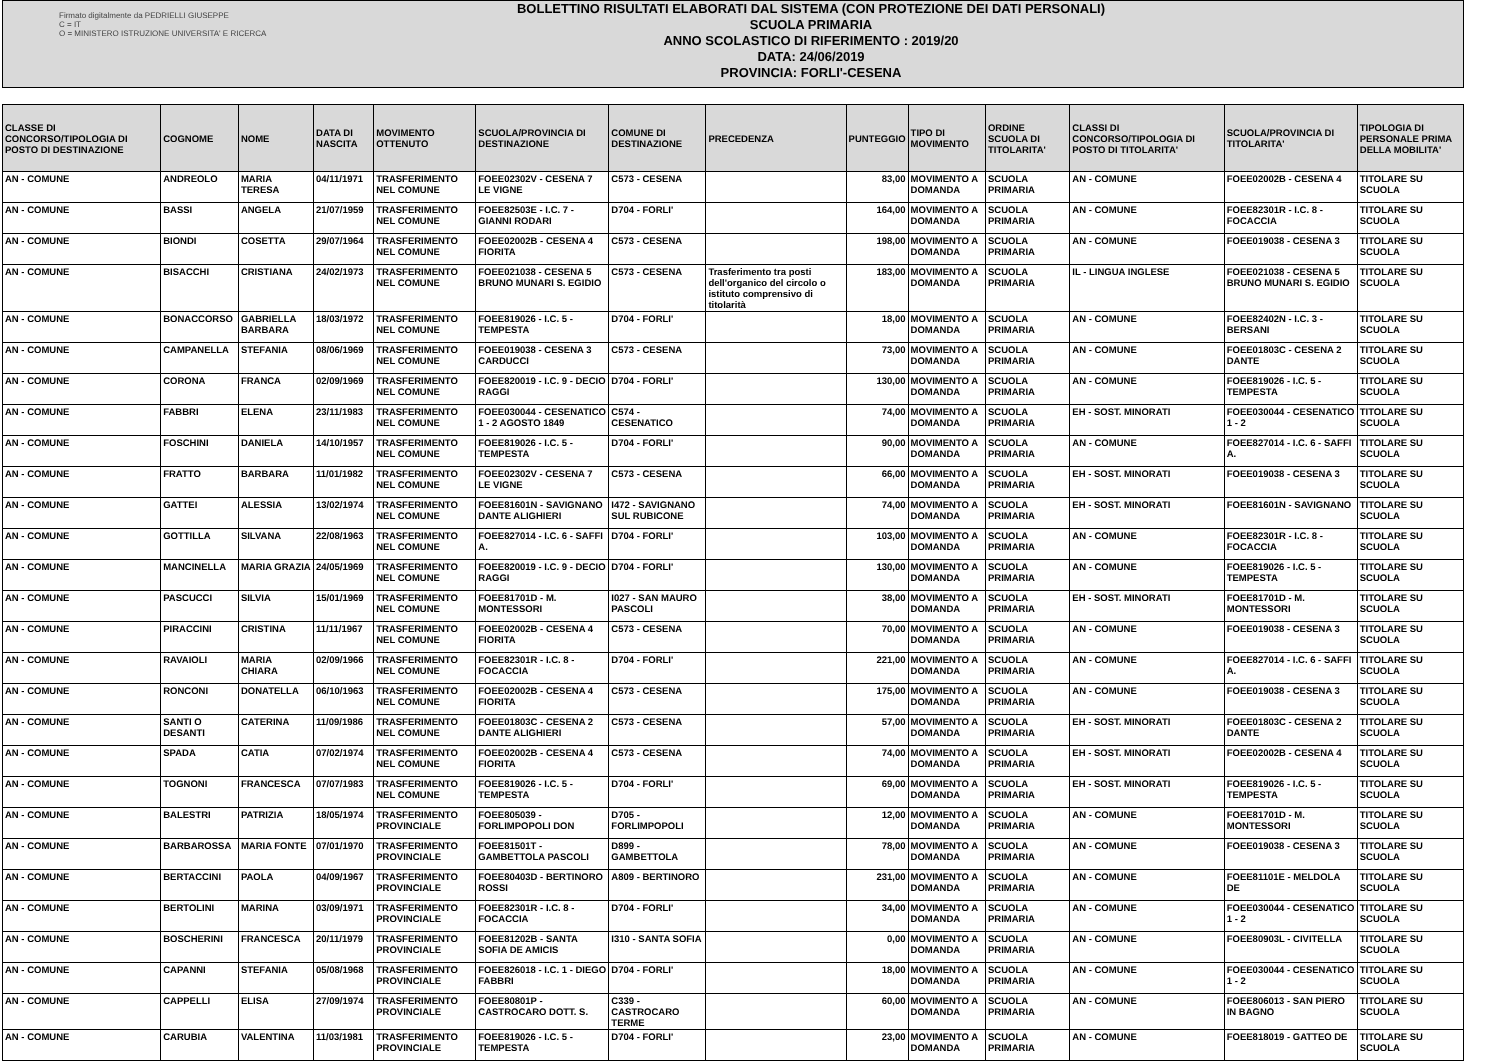Firmato digitalmente da PEDRIELLI GIUSEPPE
C = IT
O = MINISTERO ISTRUZIONE UNIVERSITA' E RICERCA
BOLLETTINO RISULTATI ELABORATI DAL SISTEMA (CON PROTEZIONE DEI DATI PERSONALI)
SCUOLA PRIMARIA
ANNO SCOLASTICO DI RIFERIMENTO : 2019/20
DATA: 24/06/2019
PROVINCIA: FORLI'-CESENA
| CLASSE DI CONCORSO/TIPOLOGIA DI POSTO DI DESTINAZIONE | COGNOME | NOME | DATA DI NASCITA | MOVIMENTO OTTENUTO | SCUOLA/PROVINCIA DI DESTINAZIONE | COMUNE DI DESTINAZIONE | PRECEDENZA | PUNTEGGIO | TIPO DI MOVIMENTO | ORDINE SCUOLA DI TITOLARITA' | CLASSI DI CONCORSO/TIPOLOGIA DI POSTO DI TITOLARITA' | SCUOLA/PROVINCIA DI TITOLARITA' | TIPOLOGIA DI PERSONALE PRIMA DELLA MOBILITA' |
| --- | --- | --- | --- | --- | --- | --- | --- | --- | --- | --- | --- | --- | --- |
| AN - COMUNE | ANDREOLO | MARIA TERESA | 04/11/1971 | TRASFERIMENTO NEL COMUNE | FOEE02302V - CESENA 7 LE VIGNE | C573 - CESENA | | 83,00 | MOVIMENTO A DOMANDA | SCUOLA PRIMARIA | AN - COMUNE | FOEE02002B - CESENA 4 | TITOLARE SU SCUOLA |
| AN - COMUNE | BASSI | ANGELA | 21/07/1959 | TRASFERIMENTO NEL COMUNE | FOEE82503E - I.C. 7 - GIANNI RODARI | D704 - FORLI' | | 164,00 | MOVIMENTO A DOMANDA | SCUOLA PRIMARIA | AN - COMUNE | FOEE82301R - I.C. 8 - FOCACCIA | TITOLARE SU SCUOLA |
| AN - COMUNE | BIONDI | COSETTA | 29/07/1964 | TRASFERIMENTO NEL COMUNE | FOEE02002B - CESENA 4 FIORITA | C573 - CESENA | | 198,00 | MOVIMENTO A DOMANDA | SCUOLA PRIMARIA | AN - COMUNE | FOEE019038 - CESENA 3 | TITOLARE SU SCUOLA |
| AN - COMUNE | BISACCHI | CRISTIANA | 24/02/1973 | TRASFERIMENTO NEL COMUNE | FOEE021038 - CESENA 5 BRUNO MUNARI S. EGIDIO | C573 - CESENA | Trasferimento tra posti dell'organico del circolo o istituto comprensivo di titolarità | 183,00 | MOVIMENTO A DOMANDA | SCUOLA PRIMARIA | IL - LINGUA INGLESE | FOEE021038 - CESENA 5 BRUNO MUNARI S. EGIDIO | TITOLARE SU SCUOLA |
| AN - COMUNE | BONACCORSO | GABRIELLA BARBARA | 18/03/1972 | TRASFERIMENTO NEL COMUNE | FOEE819026 - I.C. 5 - TEMPESTA | D704 - FORLI' | | 18,00 | MOVIMENTO A DOMANDA | SCUOLA PRIMARIA | AN - COMUNE | FOEE82402N - I.C. 3 - BERSANI | TITOLARE SU SCUOLA |
| AN - COMUNE | CAMPANELLA | STEFANIA | 08/06/1969 | TRASFERIMENTO NEL COMUNE | FOEE019038 - CESENA 3 CARDUCCI | C573 - CESENA | | 73,00 | MOVIMENTO A DOMANDA | SCUOLA PRIMARIA | AN - COMUNE | FOEE01803C - CESENA 2 DANTE | TITOLARE SU SCUOLA |
| AN - COMUNE | CORONA | FRANCA | 02/09/1969 | TRASFERIMENTO NEL COMUNE | FOEE820019 - I.C. 9 - DECIO RAGGI | D704 - FORLI' | | 130,00 | MOVIMENTO A DOMANDA | SCUOLA PRIMARIA | AN - COMUNE | FOEE819026 - I.C. 5 - TEMPESTA | TITOLARE SU SCUOLA |
| AN - COMUNE | FABBRI | ELENA | 23/11/1983 | TRASFERIMENTO NEL COMUNE | FOEE030044 - CESENATICO 1 - 2 AGOSTO 1849 | C574 - CESENATICO | | 74,00 | MOVIMENTO A DOMANDA | SCUOLA PRIMARIA | EH - SOST. MINORATI | FOEE030044 - CESENATICO 1 - 2 | TITOLARE SU SCUOLA |
| AN - COMUNE | FOSCHINI | DANIELA | 14/10/1957 | TRASFERIMENTO NEL COMUNE | FOEE819026 - I.C. 5 - TEMPESTA | D704 - FORLI' | | 90,00 | MOVIMENTO A DOMANDA | SCUOLA PRIMARIA | AN - COMUNE | FOEE827014 - I.C. 6 - SAFFI A. | TITOLARE SU SCUOLA |
| AN - COMUNE | FRATTO | BARBARA | 11/01/1982 | TRASFERIMENTO NEL COMUNE | FOEE02302V - CESENA 7 LE VIGNE | C573 - CESENA | | 66,00 | MOVIMENTO A DOMANDA | SCUOLA PRIMARIA | EH - SOST. MINORATI | FOEE019038 - CESENA 3 | TITOLARE SU SCUOLA |
| AN - COMUNE | GATTEI | ALESSIA | 13/02/1974 | TRASFERIMENTO NEL COMUNE | FOEE81601N - SAVIGNANO DANTE ALIGHIERI | I472 - SAVIGNANO SUL RUBICONE | | 74,00 | MOVIMENTO A DOMANDA | SCUOLA PRIMARIA | EH - SOST. MINORATI | FOEE81601N - SAVIGNANO | TITOLARE SU SCUOLA |
| AN - COMUNE | GOTTILLA | SILVANA | 22/08/1963 | TRASFERIMENTO NEL COMUNE | FOEE827014 - I.C. 6 - SAFFI A. | D704 - FORLI' | | 103,00 | MOVIMENTO A DOMANDA | SCUOLA PRIMARIA | AN - COMUNE | FOEE82301R - I.C. 8 - FOCACCIA | TITOLARE SU SCUOLA |
| AN - COMUNE | MANCINELLA | MARIA GRAZIA | 24/05/1969 | TRASFERIMENTO NEL COMUNE | FOEE820019 - I.C. 9 - DECIO RAGGI | D704 - FORLI' | | 130,00 | MOVIMENTO A DOMANDA | SCUOLA PRIMARIA | AN - COMUNE | FOEE819026 - I.C. 5 - TEMPESTA | TITOLARE SU SCUOLA |
| AN - COMUNE | PASCUCCI | SILVIA | 15/01/1969 | TRASFERIMENTO NEL COMUNE | FOEE81701D - M. MONTESSORI | I027 - SAN MAURO PASCOLI | | 38,00 | MOVIMENTO A DOMANDA | SCUOLA PRIMARIA | EH - SOST. MINORATI | FOEE81701D - M. MONTESSORI | TITOLARE SU SCUOLA |
| AN - COMUNE | PIRACCINI | CRISTINA | 11/11/1967 | TRASFERIMENTO NEL COMUNE | FOEE02002B - CESENA 4 FIORITA | C573 - CESENA | | 70,00 | MOVIMENTO A DOMANDA | SCUOLA PRIMARIA | AN - COMUNE | FOEE019038 - CESENA 3 | TITOLARE SU SCUOLA |
| AN - COMUNE | RAVAIOLI | MARIA CHIARA | 02/09/1966 | TRASFERIMENTO NEL COMUNE | FOEE82301R - I.C. 8 - FOCACCIA | D704 - FORLI' | | 221,00 | MOVIMENTO A DOMANDA | SCUOLA PRIMARIA | AN - COMUNE | FOEE827014 - I.C. 6 - SAFFI A. | TITOLARE SU SCUOLA |
| AN - COMUNE | RONCONI | DONATELLA | 06/10/1963 | TRASFERIMENTO NEL COMUNE | FOEE02002B - CESENA 4 FIORITA | C573 - CESENA | | 175,00 | MOVIMENTO A DOMANDA | SCUOLA PRIMARIA | AN - COMUNE | FOEE019038 - CESENA 3 | TITOLARE SU SCUOLA |
| AN - COMUNE | SANTI O DESANTI | CATERINA | 11/09/1986 | TRASFERIMENTO NEL COMUNE | FOEE01803C - CESENA 2 DANTE ALIGHIERI | C573 - CESENA | | 57,00 | MOVIMENTO A DOMANDA | SCUOLA PRIMARIA | EH - SOST. MINORATI | FOEE01803C - CESENA 2 DANTE | TITOLARE SU SCUOLA |
| AN - COMUNE | SPADA | CATIA | 07/02/1974 | TRASFERIMENTO NEL COMUNE | FOEE02002B - CESENA 4 FIORITA | C573 - CESENA | | 74,00 | MOVIMENTO A DOMANDA | SCUOLA PRIMARIA | EH - SOST. MINORATI | FOEE02002B - CESENA 4 | TITOLARE SU SCUOLA |
| AN - COMUNE | TOGNONI | FRANCESCA | 07/07/1983 | TRASFERIMENTO NEL COMUNE | FOEE819026 - I.C. 5 - TEMPESTA | D704 - FORLI' | | 69,00 | MOVIMENTO A DOMANDA | SCUOLA PRIMARIA | EH - SOST. MINORATI | FOEE819026 - I.C. 5 - TEMPESTA | TITOLARE SU SCUOLA |
| AN - COMUNE | BALESTRI | PATRIZIA | 18/05/1974 | TRASFERIMENTO PROVINCIALE | FOEE805039 - FORLIMPOPOLI DON | D705 - FORLIMPOPOLI | | 12,00 | MOVIMENTO A DOMANDA | SCUOLA PRIMARIA | AN - COMUNE | FOEE81701D - M. MONTESSORI | TITOLARE SU SCUOLA |
| AN - COMUNE | BARBAROSSA | MARIA FONTE | 07/01/1970 | TRASFERIMENTO PROVINCIALE | FOEE81501T - GAMBETTOLA PASCOLI | D899 - GAMBETTOLA | | 78,00 | MOVIMENTO A DOMANDA | SCUOLA PRIMARIA | AN - COMUNE | FOEE019038 - CESENA 3 | TITOLARE SU SCUOLA |
| AN - COMUNE | BERTACCINI | PAOLA | 04/09/1967 | TRASFERIMENTO PROVINCIALE | FOEE80403D - BERTINORO ROSSI | A809 - BERTINORO | | 231,00 | MOVIMENTO A DOMANDA | SCUOLA PRIMARIA | AN - COMUNE | FOEE81101E - MELDOLA DE | TITOLARE SU SCUOLA |
| AN - COMUNE | BERTOLINI | MARINA | 03/09/1971 | TRASFERIMENTO PROVINCIALE | FOEE82301R - I.C. 8 - FOCACCIA | D704 - FORLI' | | 34,00 | MOVIMENTO A DOMANDA | SCUOLA PRIMARIA | AN - COMUNE | FOEE030044 - CESENATICO 1 - 2 | TITOLARE SU SCUOLA |
| AN - COMUNE | BOSCHERINI | FRANCESCA | 20/11/1979 | TRASFERIMENTO PROVINCIALE | FOEE81202B - SANTA SOFIA DE AMICIS | I310 - SANTA SOFIA | | 0,00 | MOVIMENTO A DOMANDA | SCUOLA PRIMARIA | AN - COMUNE | FOEE80903L - CIVITELLA | TITOLARE SU SCUOLA |
| AN - COMUNE | CAPANNI | STEFANIA | 05/08/1968 | TRASFERIMENTO PROVINCIALE | FOEE826018 - I.C. 1 - DIEGO FABBRI | D704 - FORLI' | | 18,00 | MOVIMENTO A DOMANDA | SCUOLA PRIMARIA | AN - COMUNE | FOEE030044 - CESENATICO 1 - 2 | TITOLARE SU SCUOLA |
| AN - COMUNE | CAPPELLI | ELISA | 27/09/1974 | TRASFERIMENTO PROVINCIALE | FOEE80801P - CASTROCARO DOTT. S. | C339 - CASTROCARO TERME | | 60,00 | MOVIMENTO A DOMANDA | SCUOLA PRIMARIA | AN - COMUNE | FOEE806013 - SAN PIERO IN BAGNO | TITOLARE SU SCUOLA |
| AN - COMUNE | CARUBIA | VALENTINA | 11/03/1981 | TRASFERIMENTO PROVINCIALE | FOEE819026 - I.C. 5 - TEMPESTA | D704 - FORLI' | | 23,00 | MOVIMENTO A DOMANDA | SCUOLA PRIMARIA | AN - COMUNE | FOEE818019 - GATTEO DE | TITOLARE SU SCUOLA |